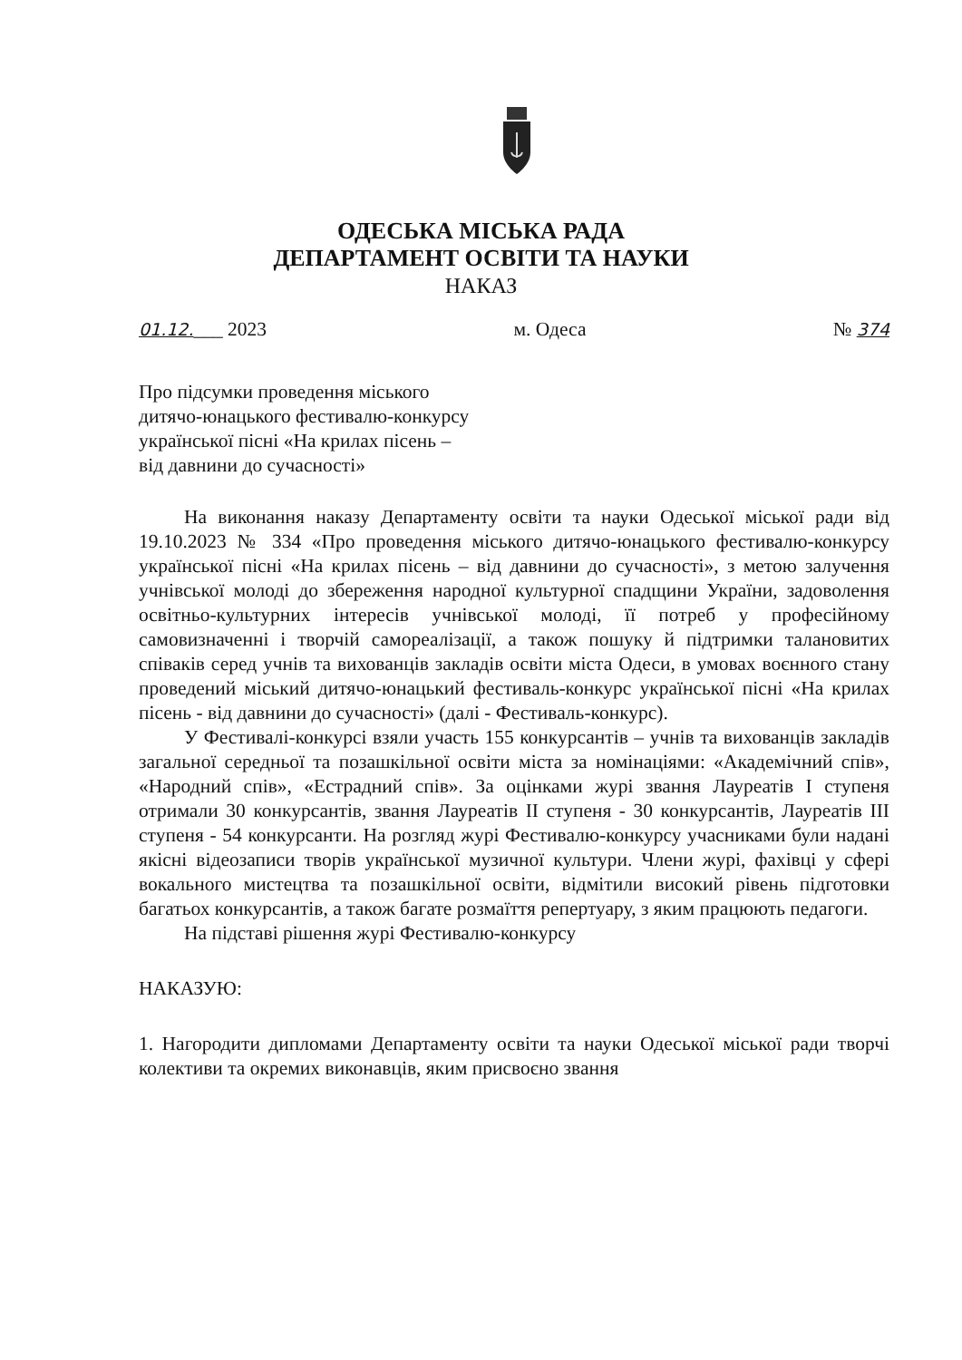ОДЕСЬКА МІСЬКА РАДА
ДЕПАРТАМЕНТ ОСВІТИ ТА НАУКИ
НАКАЗ
01.12.___ 2023 м. Одеса № 374
Про підсумки проведення міського дитячо-юнацького фестивалю-конкурсу української пісні «На крилах пісень – від давнини до сучасності»
На виконання наказу Департаменту освіти та науки Одеської міської ради від 19.10.2023 № 334 «Про проведення міського дитячо-юнацького фестивалю-конкурсу української пісні «На крилах пісень – від давнини до сучасності», з метою залучення учнівської молоді до збереження народної культурної спадщини України, задоволення освітньо-культурних інтересів учнівської молоді, її потреб у професійному самовизначенні і творчій самореалізації, а також пошуку й підтримки талановитих співаків серед учнів та вихованців закладів освіти міста Одеси, в умовах воєнного стану проведений міський дитячо-юнацький фестиваль-конкурс української пісні «На крилах пісень - від давнини до сучасності» (далі - Фестиваль-конкурс).
У Фестивалі-конкурсі взяли участь 155 конкурсантів – учнів та вихованців закладів загальної середньої та позашкільної освіти міста за номінаціями: «Академічний спів», «Народний спів», «Естрадний спів». За оцінками журі звання Лауреатів І ступеня отримали 30 конкурсантів, звання Лауреатів ІІ ступеня - 30 конкурсантів, Лауреатів ІІІ ступеня - 54 конкурсанти. На розгляд журі Фестивалю-конкурсу учасниками були надані якісні відеозаписи творів української музичної культури. Члени журі, фахівці у сфері вокального мистецтва та позашкільної освіти, відмітили високий рівень підготовки багатьох конкурсантів, а також багате розмаїття репертуару, з яким працюють педагоги.
На підставі рішення журі Фестивалю-конкурсу
НАКАЗУЮ:
1. Нагородити дипломами Департаменту освіти та науки Одеської міської ради творчі колективи та окремих виконавців, яким присвоєно звання